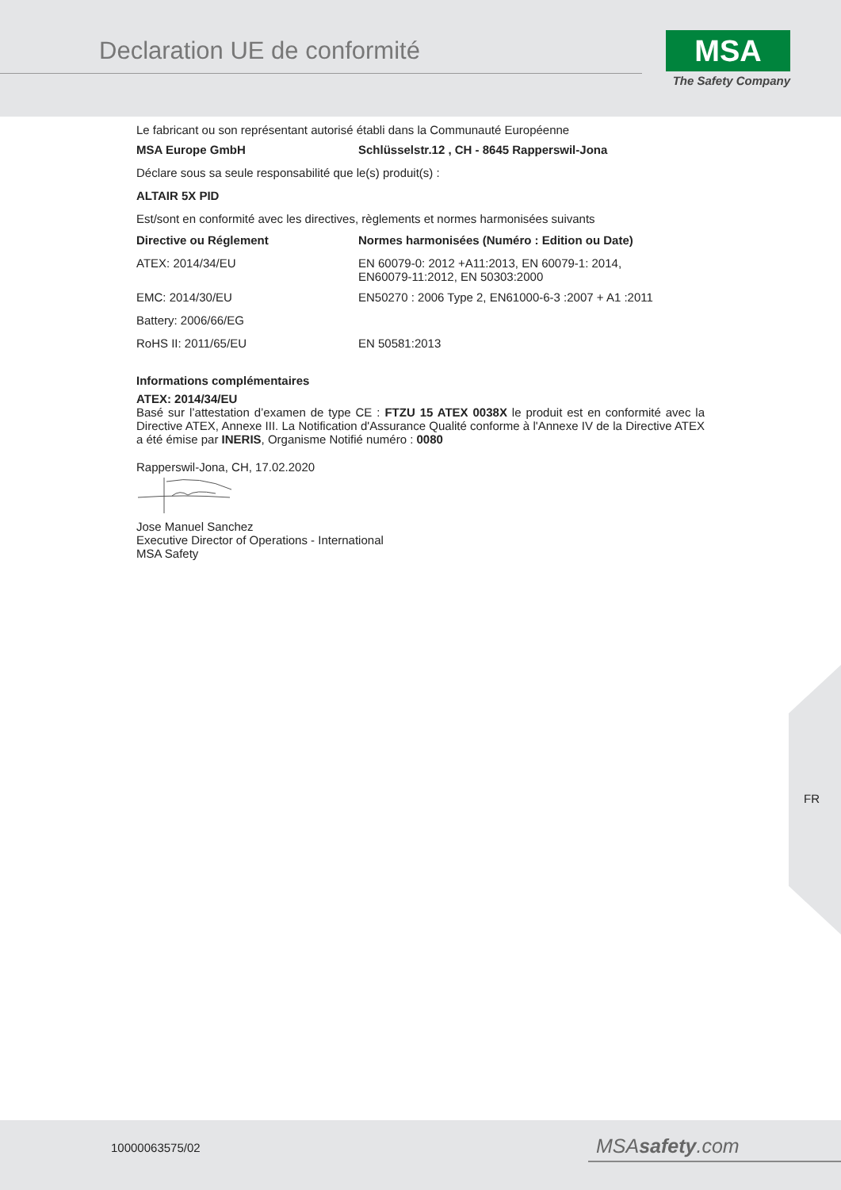Declaration UE de conformité
MSA
The Safety Company
Le fabricant ou son représentant autorisé établi dans la Communauté Européenne
| MSA Europe GmbH | Schlüsselstr.12 , CH - 8645 Rapperswil-Jona |
| --- | --- |
Déclare sous sa seule responsabilité que le(s) produit(s) :
ALTAIR 5X PID
Est/sont en conformité avec les directives, règlements et normes harmonisées suivants
| Directive ou Réglement | Normes harmonisées (Numéro : Edition ou Date) |
| --- | --- |
| ATEX: 2014/34/EU | EN 60079-0: 2012 +A11:2013, EN 60079-1: 2014, EN60079-11:2012, EN 50303:2000 |
| EMC: 2014/30/EU | EN50270 : 2006 Type 2, EN61000-6-3 :2007 + A1 :2011 |
| Battery: 2006/66/EG | |
| RoHS II: 2011/65/EU | EN 50581:2013 |
Informations complémentaires
ATEX: 2014/34/EU
Basé sur l’attestation d’examen de type CE : FTZU 15 ATEX 0038X le produit est en conformité avec la Directive ATEX, Annexe III. La Notification d'Assurance Qualité conforme à l'Annexe IV de la Directive ATEX a été émise par INERIS, Organisme Notifié numéro : 0080
Rapperswil-Jona, CH, 17.02.2020
Jose Manuel Sanchez
Executive Director of Operations - International
MSA Safety
FR
10000063575/02 MSAsafety.com